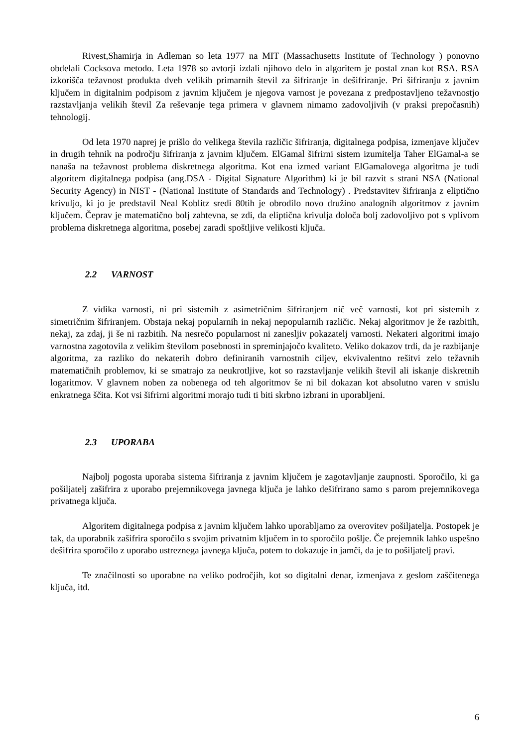Rivest,Shamirja in Adleman so leta 1977 na MIT (Massachusetts Institute of Technology ) ponovno obdelali Cocksova metodo. Leta 1978 so avtorji izdali njihovo delo in algoritem je postal znan kot RSA. RSA izkorišča težavnost produkta dveh velikih primarnih števil za šifriranje in dešifriranje. Pri šifriranju z javnim ključem in digitalnim podpisom z javnim ključem je njegova varnost je povezana z predpostavljeno težavnostjo razstavljanja velikih števil Za reševanje tega primera v glavnem nimamo zadovoljivih (v praksi prepočasnih) tehnologij.
Od leta 1970 naprej je prišlo do velikega števila različic šifriranja, digitalnega podpisa, izmenjave ključev in drugih tehnik na področju šifriranja z javnim ključem. ElGamal šifrirni sistem izumitelja Taher ElGamal-a se nanaša na težavnost problema diskretnega algoritma. Kot ena izmed variant ElGamalovega algoritma je tudi algoritem digitalnega podpisa (ang.DSA - Digital Signature Algorithm) ki je bil razvit s strani NSA (National Security Agency) in NIST - (National Institute of Standards and Technology) . Predstavitev šifriranja z eliptično krivuljo, ki jo je predstavil Neal Koblitz sredi 80tih je obrodilo novo družino analognih algoritmov z javnim ključem. Čeprav je matematično bolj zahtevna, se zdi, da eliptična krivulja določa bolj zadovoljivo pot s vplivom problema diskretnega algoritma, posebej zaradi spoštljive velikosti ključa.
2.2 VARNOST
Z vidika varnosti, ni pri sistemih z asimetričnim šifriranjem nič več varnosti, kot pri sistemih z simetričnim šifriranjem. Obstaja nekaj popularnih in nekaj nepopularnih različic. Nekaj algoritmov je že razbitih, nekaj, za zdaj, ji še ni razbitih. Na nesrečo popularnost ni zanesljiv pokazatelj varnosti. Nekateri algoritmi imajo varnostna zagotovila z velikim številom posebnosti in spreminjajočo kvaliteto. Veliko dokazov trdi, da je razbijanje algoritma, za razliko do nekaterih dobro definiranih varnostnih ciljev, ekvivalentno rešitvi zelo težavnih matematičnih problemov, ki se smatrajo za neukrotljive, kot so razstavljanje velikih števil ali iskanje diskretnih logaritmov. V glavnem noben za nobenega od teh algoritmov še ni bil dokazan kot absolutno varen v smislu enkratnega ščita. Kot vsi šifrirni algoritmi morajo tudi ti biti skrbno izbrani in uporabljeni.
2.3 UPORABA
Najbolj pogosta uporaba sistema šifriranja z javnim ključem je zagotavljanje zaupnosti. Sporočilo, ki ga pošiljatelj zašifrira z uporabo prejemnikovega javnega ključa je lahko dešifrirano samo s parom prejemnikovega privatnega ključa.
Algoritem digitalnega podpisa z javnim ključem lahko uporabljamo za overovitev pošiljatelja. Postopek je tak, da uporabnik zašifrira sporočilo s svojim privatnim ključem in to sporočilo pošlje. Če prejemnik lahko uspešno dešifrira sporočilo z uporabo ustreznega javnega ključa, potem to dokazuje in jamči, da je to pošiljatelj pravi.
Te značilnosti so uporabne na veliko področjih, kot so digitalni denar, izmenjava z geslom zaščitenega ključa, itd.
6